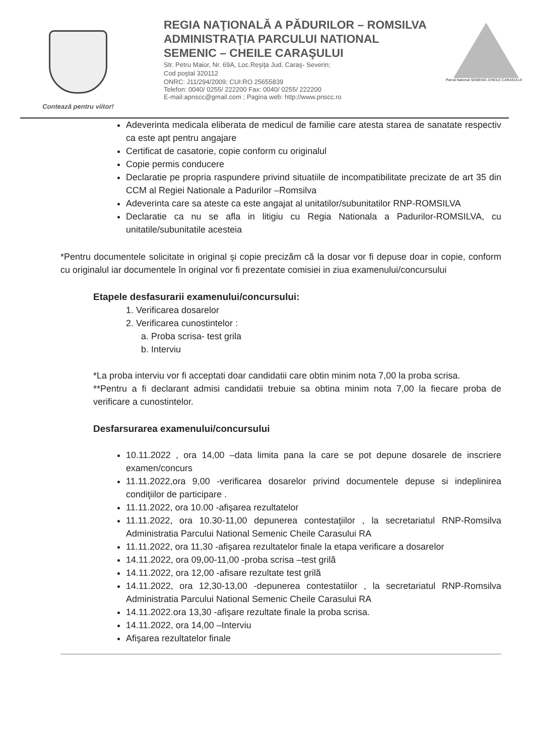Contează pentru viitor!
REGIA NAŢIONALĂ A PĂDURILOR – ROMSILVA
ADMINISTRAŢIA PARCULUI NATIONAL
SEMENIC – CHEILE CARAŞULUI
Str. Petru Maior, Nr. 69A, Loc.Reşiţa Jud. Caraş- Severin;
Cod poştal 320112
ONRC: J11/294/2009; CUI:RO 25655839
Telefon: 0040/ 0255/ 222200 Fax: 0040/ 0255/ 222200
E-mail:apnscc@gmail.com ; Pagina web: http://www.pnscc.ro
Parcul National SEMENIC-CHEILE CARASULUI
Adeverinta medicala eliberata de medicul de familie care atesta starea de sanatate respectiv ca este apt pentru angajare
Certificat de casatorie, copie conform cu originalul
Copie permis conducere
Declaratie pe propria raspundere privind situatiile de incompatibilitate precizate de art 35 din CCM al Regiei Nationale a Padurilor –Romsilva
Adeverinta care sa ateste ca este angajat al unitatilor/subunitatilor RNP-ROMSILVA
Declaratie ca nu se afla in litigiu cu Regia Nationala a Padurilor-ROMSILVA, cu unitatile/subunitatile acesteia
*Pentru documentele solicitate in original şi copie precizăm că la dosar vor fi depuse doar in copie, conform cu originalul iar documentele în original vor fi prezentate comisiei in ziua examenului/concursului
Etapele desfasurarii examenului/concursului:
1. Verificarea dosarelor
2. Verificarea cunostintelor :
a. Proba scrisa- test grila
b. Interviu
*La proba interviu vor fi acceptati doar candidatii care obtin minim nota 7,00 la proba scrisa.
**Pentru a fi declarant admisi candidatii trebuie sa obtina minim nota 7,00 la fiecare proba de verificare a cunostintelor.
Desfarsurarea examenului/concursului
10.11.2022 , ora 14,00 –data limita pana la care se pot depune dosarele de inscriere examen/concurs
11.11.2022,ora 9,00 -verificarea dosarelor privind documentele depuse si indeplinirea condiţiilor de participare .
11.11.2022, ora 10.00 -afişarea rezultatelor
11.11.2022, ora 10.30-11,00 depunerea contestaţiilor , la secretariatul RNP-Romsilva Administratia Parcului National Semenic Cheile Carasului RA
11.11.2022, ora 11,30 -afişarea rezultatelor finale la etapa verificare a dosarelor
14.11.2022, ora 09,00-11,00 -proba scrisa –test grilă
14.11.2022, ora 12,00 -afisare rezultate test grilă
14.11.2022, ora 12,30-13,00 -depunerea contestatiilor , la secretariatul RNP-Romsilva Administratia Parcului National Semenic Cheile Carasului RA
14.11.2022.ora 13,30 -afişare rezultate finale la proba scrisa.
14.11.2022, ora 14,00 –Interviu
Afişarea rezultatelor finale